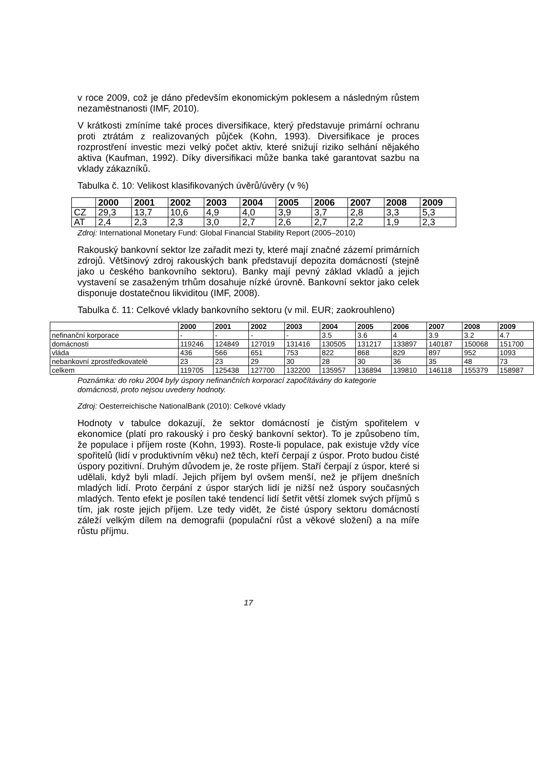v roce 2009, což je dáno především ekonomickým poklesem a následným růstem nezaměstnanosti (IMF, 2010).
V krátkosti zmíníme také proces diversifikace, který představuje primární ochranu proti ztrátám z realizovaných půjček (Kohn, 1993). Diversifikace je proces rozprostření investic mezi velký počet aktiv, které snižují riziko selhání nějakého aktiva (Kaufman, 1992). Díky diversifikaci může banka také garantovat sazbu na vklady zákazníků.
Tabulka č. 10: Velikost klasifikovaných úvěrů/úvěry (v %)
| | 2000 | 2001 | 2002 | 2003 | 2004 | 2005 | 2006 | 2007 | 2008 | 2009 |
| --- | --- | --- | --- | --- | --- | --- | --- | --- | --- | --- |
| CZ | 29,3 | 13,7 | 10,6 | 4,9 | 4,0 | 3,9 | 3,7 | 2,8 | 3,3 | 5,3 |
| AT | 2,4 | 2,3 | 2,3 | 3,0 | 2,7 | 2,6 | 2,7 | 2,2 | 1,9 | 2,3 |
Zdroj: International Monetary Fund: Global Financial Stability Report (2005–2010)
Rakouský bankovní sektor lze zařadit mezi ty, které mají značné zázemí primárních zdrojů. Většinový zdroj rakouských bank představují depozita domácností (stejně jako u českého bankovního sektoru). Banky mají pevný základ vkladů a jejich vystavení se zasaženým trhům dosahuje nízké úrovně. Bankovní sektor jako celek disponuje dostatečnou likviditou (IMF, 2008).
Tabulka č. 11: Celkové vklady bankovního sektoru (v mil. EUR; zaokrouhleno)
| | 2000 | 2001 | 2002 | 2003 | 2004 | 2005 | 2006 | 2007 | 2008 | 2009 |
| --- | --- | --- | --- | --- | --- | --- | --- | --- | --- | --- |
| nefinanční korporace | - | - | - | - | 3.5 | 3.6 | 4 | 3.9 | 3.2 | 4.7 |
| domácnosti | 119246 | 124849 | 127019 | 131416 | 130505 | 131217 | 133897 | 140187 | 150068 | 151700 |
| vláda | 436 | 566 | 651 | 753 | 822 | 868 | 829 | 897 | 952 | 1093 |
| nebankovní zprostředkovatelé | 23 | 23 | 29 | 30 | 28 | 30 | 36 | 35 | 48 | 73 |
| celkem | 119705 | 125438 | 127700 | 132200 | 135957 | 136894 | 139810 | 146118 | 155379 | 158987 |
Poznámka: do roku 2004 byly úspory nefinančních korporací započítávány do kategorie domácnosti, proto nejsou uvedeny hodnoty.
Zdroj: Oesterreichische NationalBank (2010): Celkové vklady
Hodnoty v tabulce dokazují, že sektor domácností je čistým spořitelem v ekonomice (platí pro rakouský i pro český bankovní sektor). To je způsobeno tím, že populace i příjem roste (Kohn, 1993). Roste-li populace, pak existuje vždy více spořitelů (lidí v produktivním věku) než těch, kteří čerpají z úspor. Proto budou čisté úspory pozitivní. Druhým důvodem je, že roste příjem. Staří čerpají z úspor, které si udělali, když byli mladí. Jejich příjem byl ovšem menší, než je příjem dnešních mladých lidí. Proto čerpání z úspor starých lidí je nižší než úspory současných mladých. Tento efekt je posílen také tendencí lidí šetřit větší zlomek svých příjmů s tím, jak roste jejich příjem. Lze tedy vidět, že čisté úspory sektoru domácností záleží velkým dílem na demografii (populační růst a věkové složení) a na míře růstu příjmu.
17